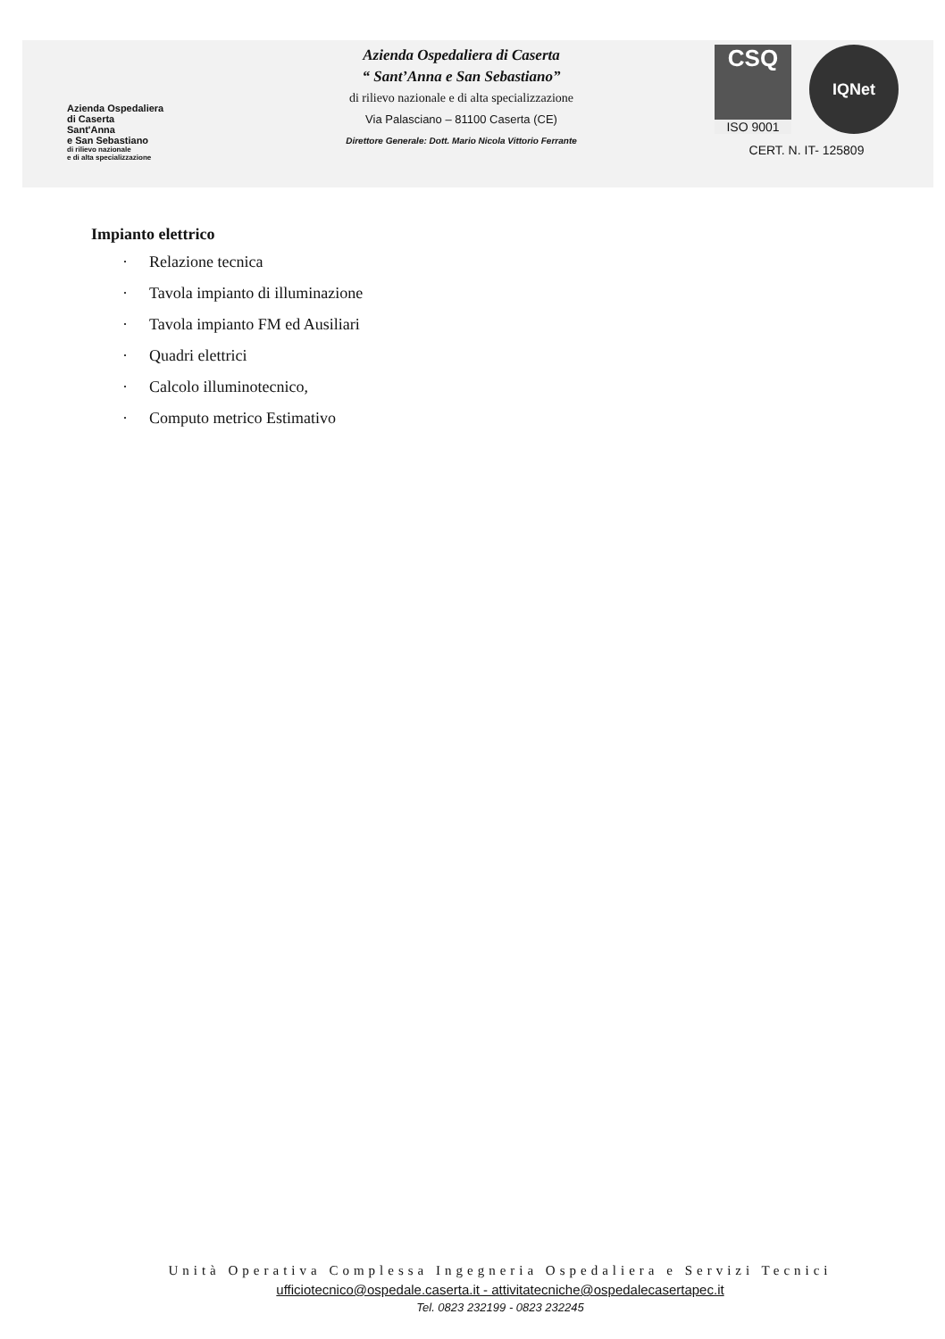Azienda Ospedaliera
di Caserta
Sant'Anna
e San Sebastiano
di rilievo nazionale
e di alta specializzazione
Azienda Ospedaliera di Caserta
“ Sant’Anna e San Sebastiano”
di rilievo nazionale e di alta specializzazione
Via Palasciano – 81100 Caserta (CE)
Direttore Generale: Dott. Mario Nicola Vittorio Ferrante
CSQ
ISO 9001
IQNet
CERT. N. IT- 125809
Impianto elettrico
· Relazione tecnica
· Tavola impianto di illuminazione
· Tavola impianto FM ed Ausiliari
· Quadri elettrici
· Calcolo illuminotecnico,
· Computo metrico Estimativo
Unità Operativa Complessa Ingegneria Ospedaliera e Servizi Tecnici
ufficiotecnico@ospedale.caserta.it - attivitatecniche@ospedalecasertapec.it
Tel. 0823 232199 - 0823 232245